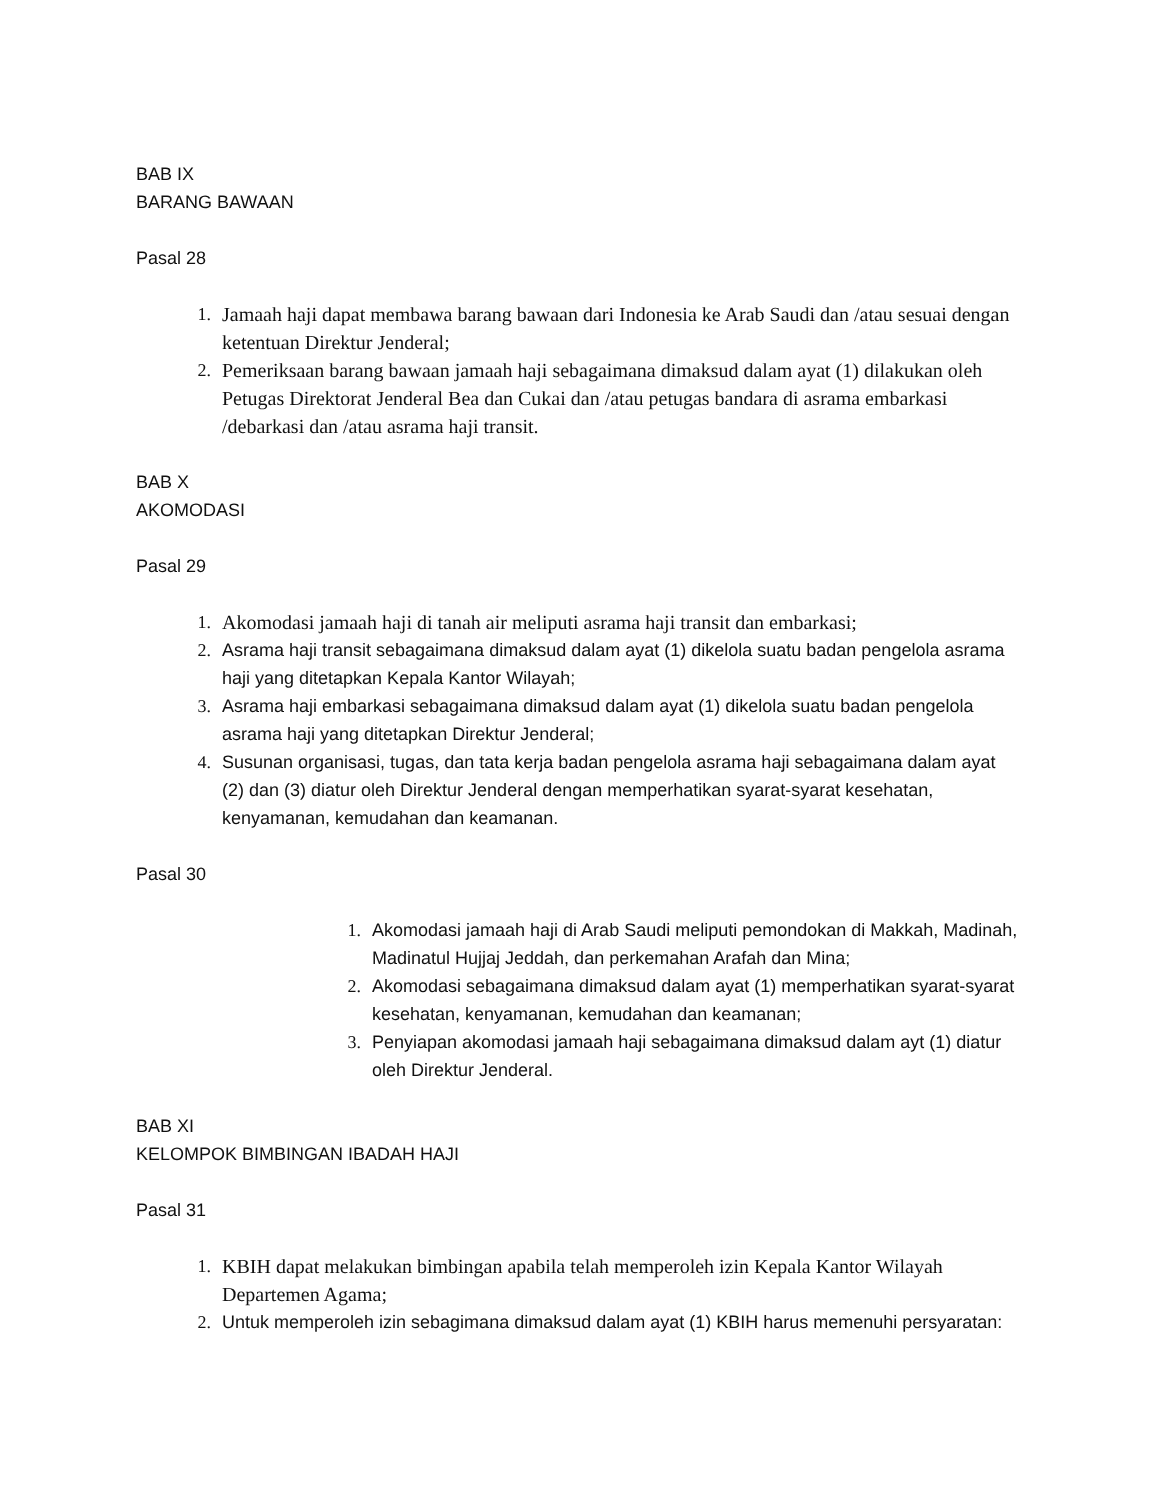BAB IX
BARANG BAWAAN
Pasal 28
1. Jamaah haji dapat membawa barang bawaan dari Indonesia ke Arab Saudi dan /atau sesuai dengan ketentuan Direktur Jenderal;
2. Pemeriksaan barang bawaan jamaah haji sebagaimana dimaksud dalam ayat (1) dilakukan oleh Petugas Direktorat Jenderal Bea dan Cukai dan /atau petugas bandara di asrama embarkasi /debarkasi dan /atau asrama haji transit.
BAB X
AKOMODASI
Pasal 29
1. Akomodasi jamaah haji di tanah air meliputi asrama haji transit dan embarkasi;
2. Asrama haji transit sebagaimana dimaksud dalam ayat (1) dikelola suatu badan pengelola asrama haji yang ditetapkan Kepala Kantor Wilayah;
3. Asrama haji embarkasi sebagaimana dimaksud dalam ayat (1) dikelola suatu badan pengelola asrama haji yang ditetapkan Direktur Jenderal;
4. Susunan organisasi, tugas, dan tata kerja badan pengelola asrama haji sebagaimana dalam ayat (2) dan (3) diatur oleh Direktur Jenderal dengan memperhatikan syarat-syarat kesehatan, kenyamanan, kemudahan dan keamanan.
Pasal 30
1. Akomodasi jamaah haji di Arab Saudi meliputi pemondokan di Makkah, Madinah, Madinatul Hujjaj Jeddah, dan perkemahan Arafah dan Mina;
2. Akomodasi sebagaimana dimaksud dalam ayat (1) memperhatikan syarat-syarat kesehatan, kenyamanan, kemudahan dan keamanan;
3. Penyiapan akomodasi jamaah haji sebagaimana dimaksud dalam ayt (1) diatur oleh Direktur Jenderal.
BAB XI
KELOMPOK BIMBINGAN IBADAH HAJI
Pasal 31
1. KBIH dapat melakukan bimbingan apabila telah memperoleh izin Kepala Kantor Wilayah Departemen Agama;
2. Untuk memperoleh izin sebagimana dimaksud dalam ayat (1) KBIH harus memenuhi persyaratan: